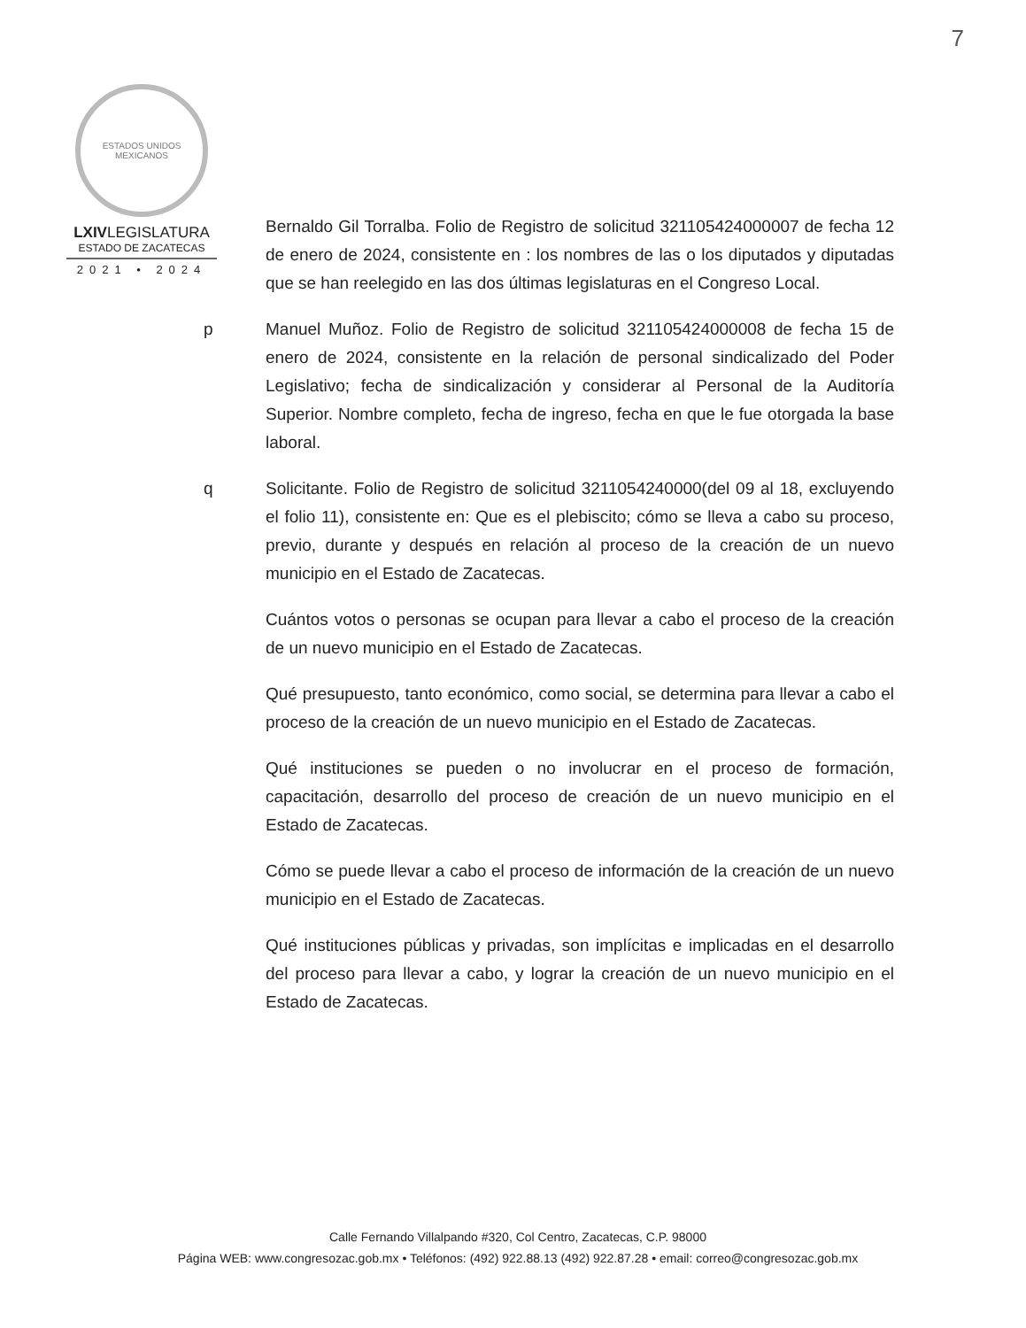7
ESTADOS UNIDOS MEXICANOS
LXIVLEGISLATURA
ESTADO DE ZACATECAS
2021 • 2024
Bernaldo Gil Torralba. Folio de Registro de solicitud 321105424000007 de fecha 12 de enero de 2024, consistente en : los nombres de las o los diputados y diputadas que se han reelegido en las dos últimas legislaturas en el Congreso Local.
p Manuel Muñoz. Folio de Registro de solicitud 321105424000008 de fecha 15 de enero de 2024, consistente en la relación de personal sindicalizado del Poder Legislativo; fecha de sindicalización y considerar al Personal de la Auditoría Superior. Nombre completo, fecha de ingreso, fecha en que le fue otorgada la base laboral.
q Solicitante. Folio de Registro de solicitud 3211054240000(del 09 al 18, excluyendo el folio 11), consistente en: Que es el plebiscito; cómo se lleva a cabo su proceso, previo, durante y después en relación al proceso de la creación de un nuevo municipio en el Estado de Zacatecas.
Cuántos votos o personas se ocupan para llevar a cabo el proceso de la creación de un nuevo municipio en el Estado de Zacatecas.
Qué presupuesto, tanto económico, como social, se determina para llevar a cabo el proceso de la creación de un nuevo municipio en el Estado de Zacatecas.
Qué instituciones se pueden o no involucrar en el proceso de formación, capacitación, desarrollo del proceso de creación de un nuevo municipio en el Estado de Zacatecas.
Cómo se puede llevar a cabo el proceso de información de la creación de un nuevo municipio en el Estado de Zacatecas.
Qué instituciones públicas y privadas, son implícitas e implicadas en el desarrollo del proceso para llevar a cabo, y lograr la creación de un nuevo municipio en el Estado de Zacatecas.
Calle Fernando Villalpando #320, Col Centro, Zacatecas, C.P. 98000
Página WEB: www.congresozac.gob.mx • Teléfonos: (492) 922.88.13 (492) 922.87.28 • email: correo@congresozac.gob.mx